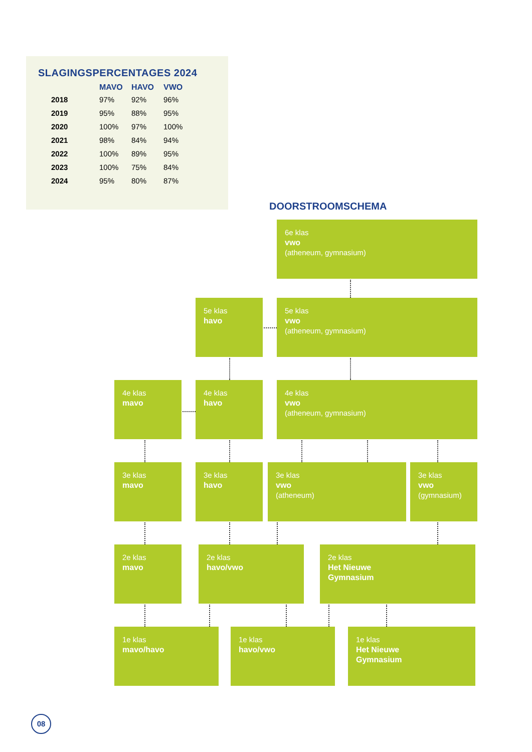SLAGINGSPERCENTAGES 2024
| | MAVO | HAVO | VWO |
| --- | --- | --- | --- |
| 2018 | 97% | 92% | 96% |
| 2019 | 95% | 88% | 95% |
| 2020 | 100% | 97% | 100% |
| 2021 | 98% | 84% | 94% |
| 2022 | 100% | 89% | 95% |
| 2023 | 100% | 75% | 84% |
| 2024 | 95% | 80% | 87% |
DOORSTROOMSCHEMA
6e klas
vwo
(atheneum, gymnasium)
5e klas
havo
5e klas
vwo
(atheneum, gymnasium)
4e klas
mavo
4e klas
havo
4e klas
vwo
(atheneum, gymnasium)
3e klas
mavo
3e klas
havo
3e klas
vwo
(atheneum)
3e klas
vwo
(gymnasium)
2e klas
mavo
2e klas
havo/vwo
2e klas
Het Nieuwe
Gymnasium
1e klas
mavo/havo
1e klas
havo/vwo
1e klas
Het Nieuwe
Gymnasium
08